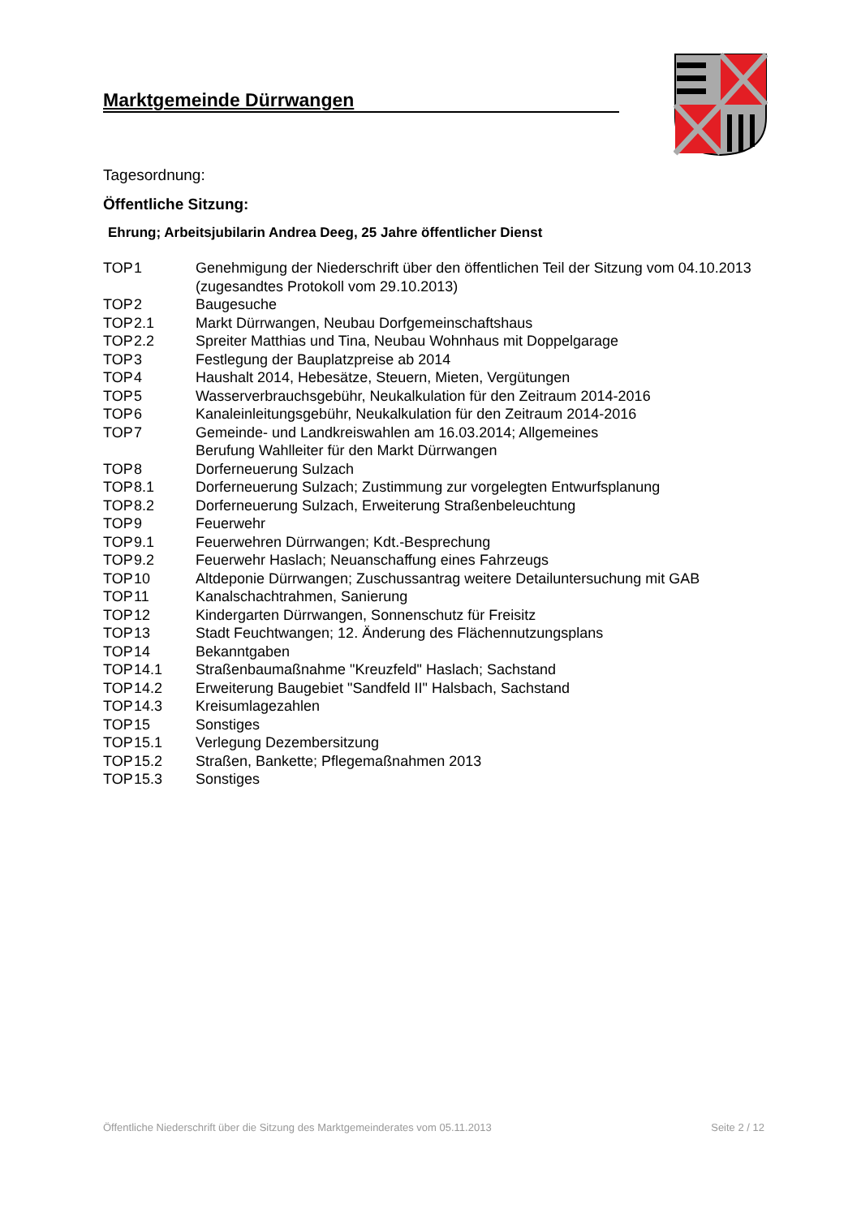Marktgemeinde Dürrwangen
Tagesordnung:
Öffentliche Sitzung:
Ehrung; Arbeitsjubilarin Andrea Deeg, 25 Jahre öffentlicher Dienst
| TOP | 1 | Genehmigung der Niederschrift über den öffentlichen Teil der Sitzung vom 04.10.2013 (zugesandtes Protokoll vom 29.10.2013) |
| TOP | 2 | Baugesuche |
| TOP | 2.1 | Markt Dürrwangen, Neubau Dorfgemeinschaftshaus |
| TOP | 2.2 | Spreiter Matthias und Tina, Neubau Wohnhaus mit Doppelgarage |
| TOP | 3 | Festlegung der Bauplatzpreise ab 2014 |
| TOP | 4 | Haushalt 2014, Hebesätze, Steuern, Mieten, Vergütungen |
| TOP | 5 | Wasserverbrauchsgebühr, Neukalkulation für den Zeitraum 2014-2016 |
| TOP | 6 | Kanaleinleitungsgebühr, Neukalkulation für den Zeitraum 2014-2016 |
| TOP | 7 | Gemeinde- und Landkreiswahlen am 16.03.2014; Allgemeines Berufung Wahlleiter für den Markt Dürrwangen |
| TOP | 8 | Dorferneuerung Sulzach |
| TOP | 8.1 | Dorferneuerung Sulzach; Zustimmung zur vorgelegten Entwurfsplanung |
| TOP | 8.2 | Dorferneuerung Sulzach, Erweiterung Straßenbeleuchtung |
| TOP | 9 | Feuerwehr |
| TOP | 9.1 | Feuerwehren Dürrwangen; Kdt.-Besprechung |
| TOP | 9.2 | Feuerwehr Haslach; Neuanschaffung eines Fahrzeugs |
| TOP | 10 | Altdeponie Dürrwangen; Zuschussantrag weitere Detailuntersuchung mit GAB |
| TOP | 11 | Kanalschachtrahmen, Sanierung |
| TOP | 12 | Kindergarten Dürrwangen, Sonnenschutz für Freisitz |
| TOP | 13 | Stadt Feuchtwangen; 12. Änderung des Flächennutzungsplans |
| TOP | 14 | Bekanntgaben |
| TOP | 14.1 | Straßenbaumaßnahme "Kreuzfeld" Haslach; Sachstand |
| TOP | 14.2 | Erweiterung Baugebiet "Sandfeld II" Halsbach, Sachstand |
| TOP | 14.3 | Kreisumlagezahlen |
| TOP | 15 | Sonstiges |
| TOP | 15.1 | Verlegung Dezembersitzung |
| TOP | 15.2 | Straßen, Bankette; Pflegemaßnahmen 2013 |
| TOP | 15.3 | Sonstiges |
Öffentliche Niederschrift über die Sitzung des Marktgemeinderates vom 05.11.2013 Seite 2 / 12